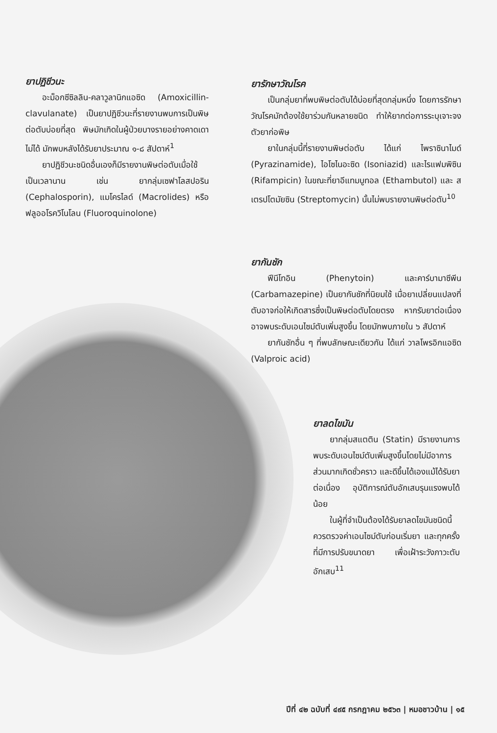ยาปฏิชีวนะ
อะม็อกซีซิลลิน-คลาวูลานิกแอซิด (Amoxicillin-clavulanate) เป็นยาปฏิชีวนะที่รายงานพบการเป็นพิษต่อตับบ่อยที่สุด พิษมักเกิดในผู้ป่วยบางรายอย่างคาดเดาไม่ได้ มักพบหลังได้รับยาประมาณ ๑-๘ สัปดาห์<sup>1</sup>
ยาปฏิชีวนะชนิดอื่นเองก็มีรายงานพิษต่อตับเมื่อใช้เป็นเวลานาน เช่น ยากลุ่มเซฟาโลสปอริน (Cephalosporin), แมโครไลด์ (Macrolides) หรือ ฟลูออโรควิโนโลน (Fluoroquinolone)
ยารักษาวัณโรค
เป็นกลุ่มยาที่พบพิษต่อตับได้บ่อยที่สุดกลุ่มหนึ่ง โดยการรักษาวัณโรคมักต้องใช้ยาร่วมกันหลายชนิด ทำให้ยากต่อการระบุเจาะจงตัวยาก่อพิษ
ยาในกลุ่มนี้ที่รายงานพิษต่อตับ ได้แก่ ไพราซินาไมด์ (Pyrazinamide), ไอโซไนอะซิด (Isoniazid) และไรแฟมพิซิน (Rifampicin) ในขณะที่ยาอีแทมบูทอล (Ethambutol) และ สเตรปโตมัยซิน (Streptomycin) นั้นไม่พบรายงานพิษต่อตับ<sup>10</sup>
ยากันชัก
ฟีนีโทอิน (Phenytoin) และคาร์บามาซีพีน (Carbamazepine) เป็นยากันชักที่นิยมใช้ เมื่อยาเปลี่ยนแปลงที่ตับอาจก่อให้เกิดสารซึ่งเป็นพิษต่อตับโดยตรง หากรับยาต่อเนื่องอาจพบระดับเอนไซม์ตับเพิ่มสูงขึ้น โดยมักพบภายใน ๖ สัปดาห์
ยากันชักอื่น ๆ ที่พบลักษณะเดียวกัน ได้แก่ วาลโพรอิกแอซิด (Valproic acid)
ยาลดไขมัน
ยากลุ่มสแตติน (Statin) มีรายงานการพบระดับเอนไซม์ตับเพิ่มสูงขึ้นโดยไม่มีอาการ ส่วนมากเกิดชั่วคราว และดีขึ้นได้เองแม้ได้รับยาต่อเนื่อง อุบัติการณ์ตับอักเสบรุนแรงพบได้น้อย
ในผู้ที่จำเป็นต้องได้รับยาลดไขมันชนิดนี้ ควรตรวจค่าเอนไซม์ตับก่อนเริ่มยา และทุกครั้งที่มีการปรับขนาดยา เพื่อเฝ้าระวังภาวะตับอักเสบ<sup>11</sup>
ปีที่ ๔๒ ฉบับที่ ๔๙๕ กรกฎาคม ๒๕๖๓ | หมอชาวบ้าน | ๑๕